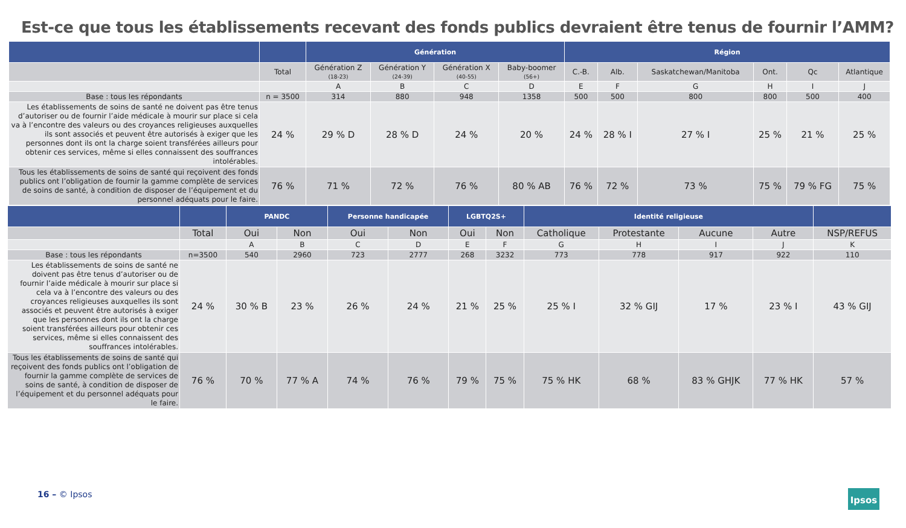Est-ce que tous les établissements recevant des fonds publics devraient être tenus de fournir l’AMM?
| | | Génération | | | | Région | | | | | |
| --- | --- | --- | --- | --- | --- | --- | --- | --- | --- | --- | --- |
| | Total | Génération Z (18-23) | Génération Y (24-39) | Génération X (40-55) | Baby-boomer (56+) | C.-B. | Alb. | Saskatchewan/Manitoba | Ont. | Qc | Atlantique |
| | | A | B | C | D | E | F | G | H | I | J |
| Base : tous les répondants | n = 3500 | 314 | 880 | 948 | 1358 | 500 | 500 | 800 | 800 | 500 | 400 |
| Les établissements de soins de santé ne doivent pas être tenus d’autoriser ou de fournir l’aide médicale à mourir sur place si cela va à l’encontre des valeurs ou des croyances religieuses auxquelles ils sont associés et peuvent être autorisés à exiger que les personnes dont ils ont la charge soient transférées ailleurs pour obtenir ces services, même si elles connaissent des souffrances intolérables. | 24 % | 29 % D | 28 % D | 24 % | 20 % | 24 % | 28 % I | 27 % I | 25 % | 21 % | 25 % |
| Tous les établissements de soins de santé qui reçoivent des fonds publics ont l’obligation de fournir la gamme complète de services de soins de santé, à condition de disposer de l’équipement et du personnel adéquats pour le faire. | 76 % | 71 % | 72 % | 76 % | 80 % AB | 76 % | 72 % | 73 % | 75 % | 79 % FG | 75 % |
| | | PANDC | | Personne handicapée | | LGBTQ2S+ | | Identité religieuse | | | | |
| --- | --- | --- | --- | --- | --- | --- | --- | --- | --- | --- | --- | --- |
| | Total | Oui | Non | Oui | Non | Oui | Non | Catholique | Protestante | Aucune | Autre | NSP/REFUS |
| | | A | B | C | D | E | F | G | H | I | J | K |
| Base : tous les répondants | n=3500 | 540 | 2960 | 723 | 2777 | 268 | 3232 | 773 | 778 | 917 | 922 | 110 |
| Les établissements de soins de santé ne doivent pas être tenus d’autoriser ou de fournir l’aide médicale à mourir sur place si cela va à l’encontre des valeurs ou des croyances religieuses auxquelles ils sont associés et peuvent être autorisés à exiger que les personnes dont ils ont la charge soient transférées ailleurs pour obtenir ces services, même si elles connaissent des souffrances intolérables. | 24 % | 30 % B | 23 % | 26 % | 24 % | 21 % | 25 % | 25 % I | 32 % GIJ | 17 % | 23 % I | 43 % GIJ |
| Tous les établissements de soins de santé qui reçoivent des fonds publics ont l’obligation de fournir la gamme complète de services de soins de santé, à condition de disposer de l’équipement et du personnel adéquats pour le faire. | 76 % | 70 % | 77 % A | 74 % | 76 % | 79 % | 75 % | 75 % HK | 68 % | 83 % GHJK | 77 % HK | 57 % |
16 – © Ipsos Ipsos